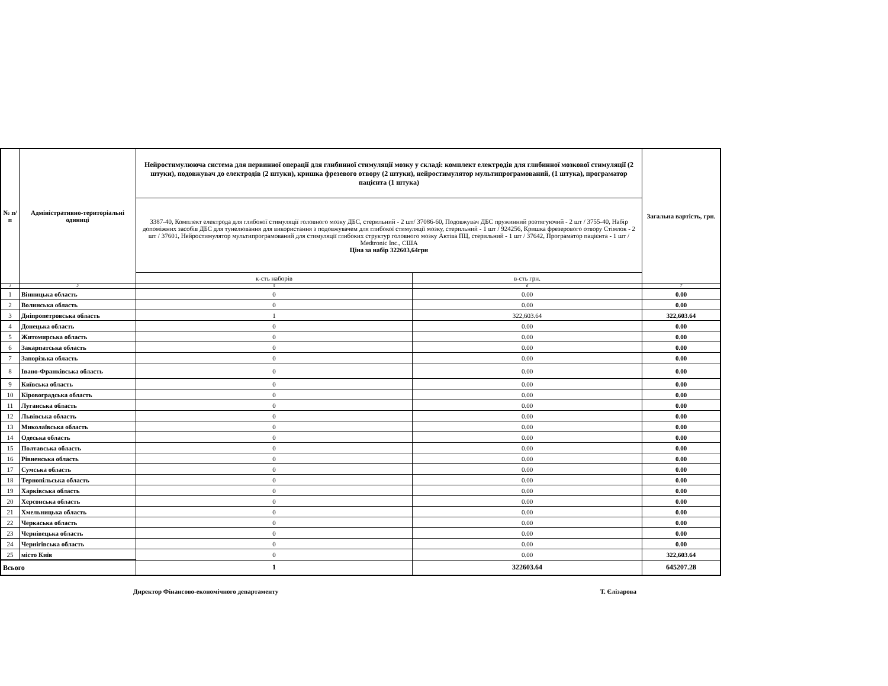| № п/п | Адміністративно-територіальні одиниці | Нейростимулююча система для первинної операції для глибинної стимуляції мозку у складі: комплект електродів для глибинної мозкової стимуляції (2 штуки), подовжувач до електродів (2 штуки), кришка фрезевого отвору (2 штуки), нейростимулятор мультипрограмований, (1 штука), програматор пацієнта (1 штука) | | Загальна вартість, грн. |
| --- | --- | --- | --- | --- |
| | | 3387-40, Комплект електрода для глибокої стимуляції головного мозку ДБС, стерильний - 2 шт/ 37086-60, Подовжувач ДБС пружинний розтягуючий - 2 шт / 3755-40, Набір допоміжних засобів ДБС для тунелювання для використання з подовжувачем для глибокої стимуляції мозку, стерильний - 1 шт / 924256, Кришка фрезерового отвору Стімлок - 2 шт / 37601, Нейростимулятор мультипрограмований для стимуляції глибоких структур головного мозку Актіва ПЦ, стерильний - 1 шт / 37642, Програматор пацієнта - 1 шт / Medtronic Inc., США Ціна за набір 322603,64грн | | |
| | | к-сть наборів | в-сть грн. | |
| 1 | 2 | 5 | 6 | 7 |
| 1 | Вінницька область | 0 | 0.00 | 0.00 |
| 2 | Волинська область | 0 | 0.00 | 0.00 |
| 3 | Дніпропетровська область | 1 | 322,603.64 | 322,603.64 |
| 4 | Донецька область | 0 | 0.00 | 0.00 |
| 5 | Житомирська область | 0 | 0.00 | 0.00 |
| 6 | Закарпатська область | 0 | 0.00 | 0.00 |
| 7 | Запорізька область | 0 | 0.00 | 0.00 |
| 8 | Івано-Франківська область | 0 | 0.00 | 0.00 |
| 9 | Київська область | 0 | 0.00 | 0.00 |
| 10 | Кіровоградська область | 0 | 0.00 | 0.00 |
| 11 | Луганська область | 0 | 0.00 | 0.00 |
| 12 | Львівська область | 0 | 0.00 | 0.00 |
| 13 | Миколаївська область | 0 | 0.00 | 0.00 |
| 14 | Одеська область | 0 | 0.00 | 0.00 |
| 15 | Полтавська область | 0 | 0.00 | 0.00 |
| 16 | Рівненська область | 0 | 0.00 | 0.00 |
| 17 | Сумська область | 0 | 0.00 | 0.00 |
| 18 | Тернопільська область | 0 | 0.00 | 0.00 |
| 19 | Харківська область | 0 | 0.00 | 0.00 |
| 20 | Херсонська область | 0 | 0.00 | 0.00 |
| 21 | Хмельницька область | 0 | 0.00 | 0.00 |
| 22 | Черкаська область | 0 | 0.00 | 0.00 |
| 23 | Чернівецька область | 0 | 0.00 | 0.00 |
| 24 | Чернігівська область | 0 | 0.00 | 0.00 |
| 25 | місто Київ | 0 | 0.00 | 322,603.64 |
| Всього | | 1 | 322603.64 | 645207.28 |
Директор Фінансово-економічного департаменту Т. Єлізарова